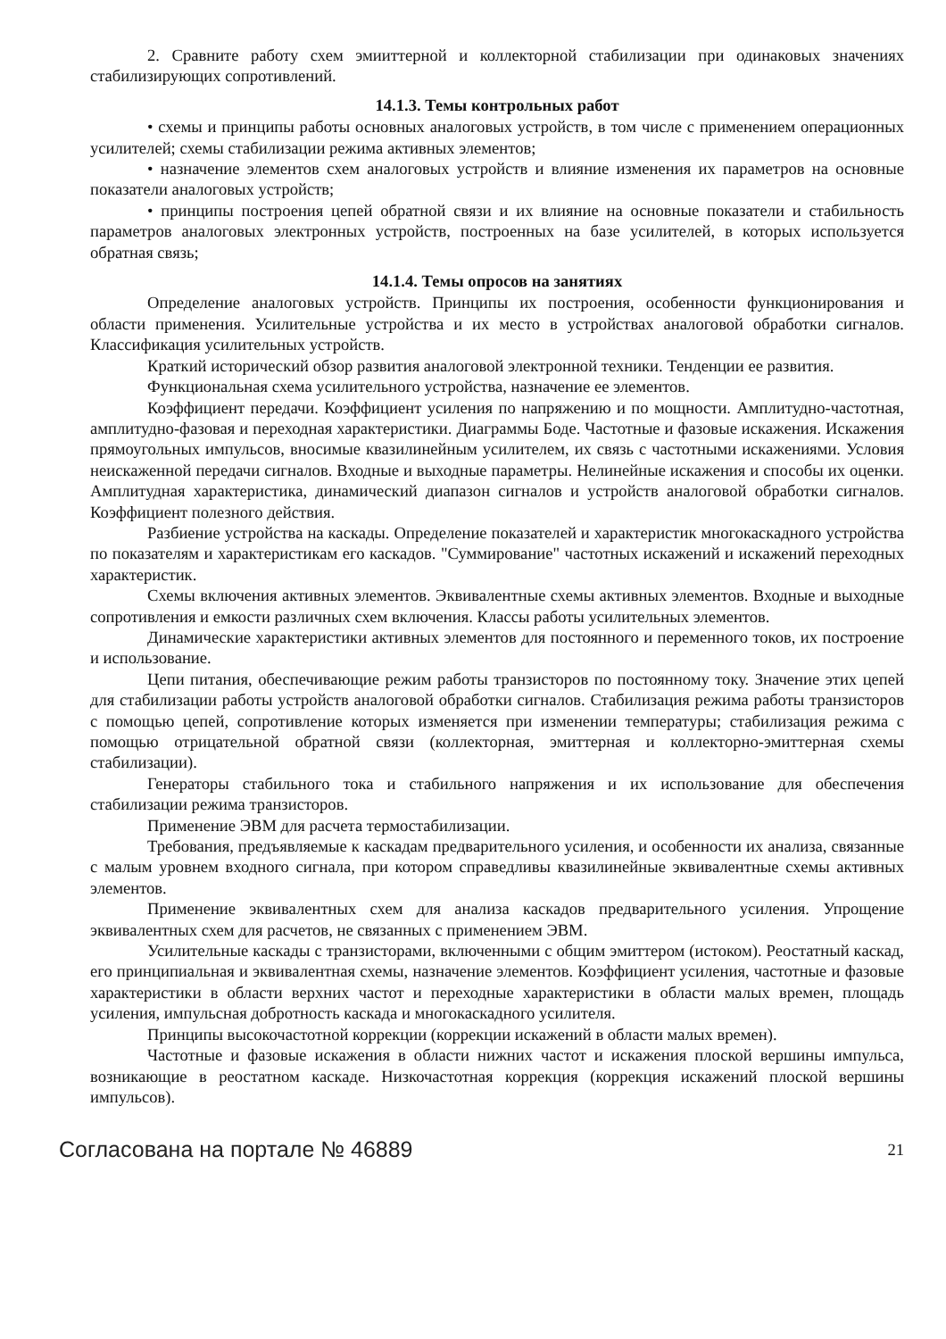2. Сравните работу схем эмииттерной и коллекторной стабилизации при одинаковых значениях стабилизирующих сопротивлений.
14.1.3. Темы контрольных работ
• схемы и принципы работы основных аналоговых устройств, в том числе с применением операционных усилителей; схемы стабилизации режима активных элементов;
• назначение элементов схем аналоговых устройств и влияние изменения их параметров на основные показатели аналоговых устройств;
• принципы построения цепей обратной связи и их влияние на основные показатели и стабильность параметров аналоговых электронных устройств, построенных на базе усилителей, в которых используется обратная связь;
14.1.4. Темы опросов на занятиях
Определение аналоговых устройств. Принципы их построения, особенности функционирования и области применения. Усилительные устройства и их место в устройствах аналоговой обработки сигналов. Классификация усилительных устройств.
Краткий исторический обзор развития аналоговой электронной техники. Тенденции ее развития.
Функциональная схема усилительного устройства, назначение ее элементов.
Коэффициент передачи. Коэффициент усиления по напряжению и по мощности. Амплитудно-частотная, амплитудно-фазовая и переходная характеристики. Диаграммы Боде. Частотные и фазовые искажения. Искажения прямоугольных импульсов, вносимые квазилинейным усилителем, их связь с частотными искажениями. Условия неискаженной передачи сигналов. Входные и выходные параметры. Нелинейные искажения и способы их оценки. Амплитудная характеристика, динамический диапазон сигналов и устройств аналоговой обработки сигналов. Коэффициент полезного действия.
Разбиение устройства на каскады. Определение показателей и характеристик многокаскадного устройства по показателям и характеристикам его каскадов. "Суммирование" частотных искажений и искажений переходных характеристик.
Схемы включения активных элементов. Эквивалентные схемы активных элементов. Входные и выходные сопротивления и емкости различных схем включения. Классы работы усилительных элементов.
Динамические характеристики активных элементов для постоянного и переменного токов, их построение и использование.
Цепи питания, обеспечивающие режим работы транзисторов по постоянному току. Значение этих цепей для стабилизации работы устройств аналоговой обработки сигналов. Стабилизация режима работы транзисторов с помощью цепей, сопротивление которых изменяется при изменении температуры; стабилизация режима с помощью отрицательной обратной связи (коллекторная, эмиттерная и коллекторно-эмиттерная схемы стабилизации).
Генераторы стабильного тока и стабильного напряжения и их использование для обеспечения стабилизации режима транзисторов.
Применение ЭВМ для расчета термостабилизации.
Требования, предъявляемые к каскадам предварительного усиления, и особенности их анализа, связанные с малым уровнем входного сигнала, при котором справедливы квазилинейные эквивалентные схемы активных элементов.
Применение эквивалентных схем для анализа каскадов предварительного усиления. Упрощение эквивалентных схем для расчетов, не связанных с применением ЭВМ.
Усилительные каскады с транзисторами, включенными с общим эмиттером (истоком). Реостатный каскад, его принципиальная и эквивалентная схемы, назначение элементов. Коэффициент усиления, частотные и фазовые характеристики в области верхних частот и переходные характеристики в области малых времен, площадь усиления, импульсная добротность каскада и многокаскадного усилителя.
Принципы высокочастотной коррекции (коррекции искажений в области малых времен).
Частотные и фазовые искажения в области нижних частот и искажения плоской вершины импульса, возникающие в реостатном каскаде. Низкочастотная коррекция (коррекция искажений плоской вершины импульсов).
Согласована на портале № 46889 21